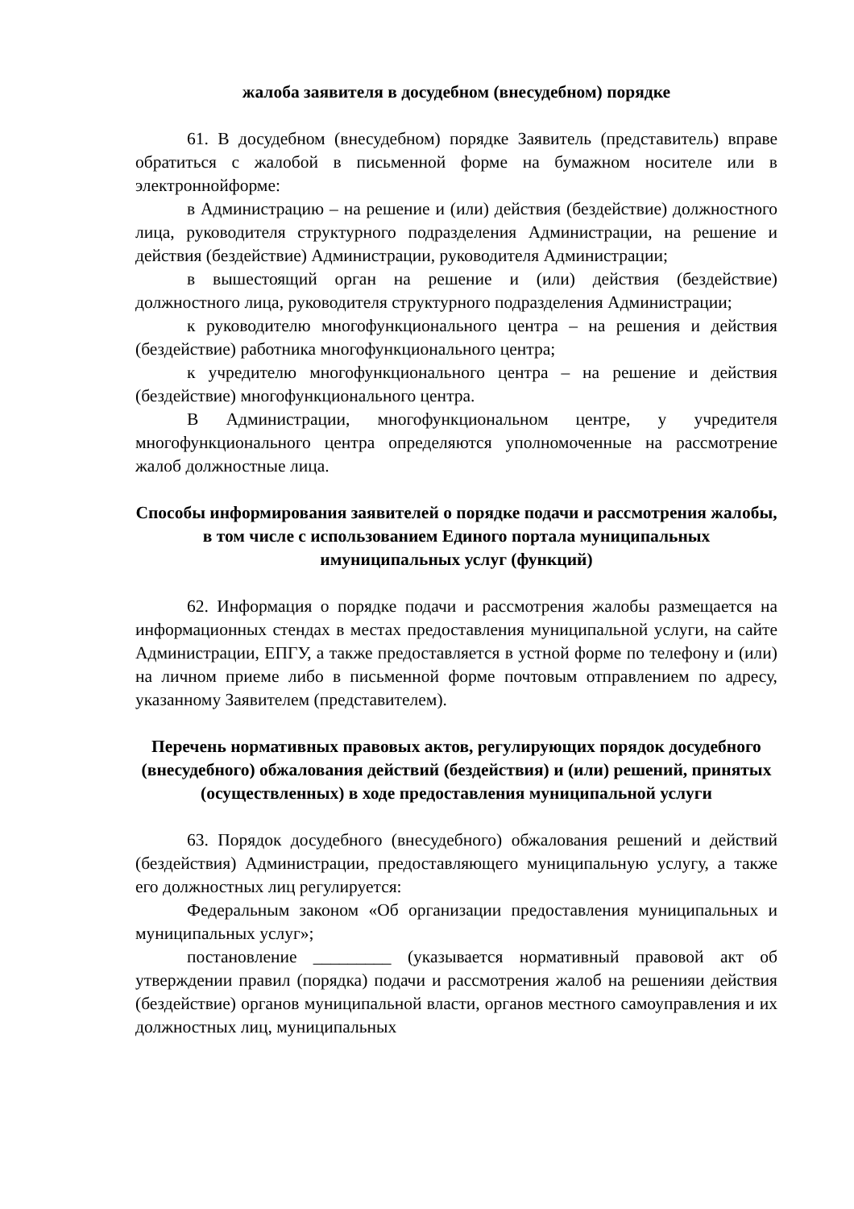жалоба заявителя в досудебном (внесудебном) порядке
61. В досудебном (внесудебном) порядке Заявитель (представитель) вправе обратиться с жалобой в письменной форме на бумажном носителе или в электроннойформе:
в Администрацию – на решение и (или) действия (бездействие) должностного лица, руководителя структурного подразделения Администрации, на решение и действия (бездействие) Администрации, руководителя Администрации;
в вышестоящий орган на решение и (или) действия (бездействие) должностного лица, руководителя структурного подразделения Администрации;
к руководителю многофункционального центра – на решения и действия (бездействие) работника многофункционального центра;
к учредителю многофункционального центра – на решение и действия (бездействие) многофункционального центра.
В Администрации, многофункциональном центре, у учредителя многофункционального центра определяются уполномоченные на рассмотрение жалоб должностные лица.
Способы информирования заявителей о порядке подачи и рассмотрения жалобы, в том числе с использованием Единого портала муниципальных имуниципальных услуг (функций)
62. Информация о порядке подачи и рассмотрения жалобы размещается на информационных стендах в местах предоставления муниципальной услуги, на сайте Администрации, ЕПГУ, а также предоставляется в устной форме по телефону и (или) на личном приеме либо в письменной форме почтовым отправлением по адресу, указанному Заявителем (представителем).
Перечень нормативных правовых актов, регулирующих порядок досудебного (внесудебного) обжалования действий (бездействия) и (или) решений, принятых (осуществленных) в ходе предоставления муниципальной услуги
63. Порядок досудебного (внесудебного) обжалования решений и действий (бездействия) Администрации, предоставляющего муниципальную услугу, а также его должностных лиц регулируется:
Федеральным законом «Об организации предоставления муниципальных и муниципальных услуг»;
постановление _________ (указывается нормативный правовой акт об утверждении правил (порядка) подачи и рассмотрения жалоб на решенияи действия (бездействие) органов муниципальной власти, органов местного самоуправления и их должностных лиц, муниципальных